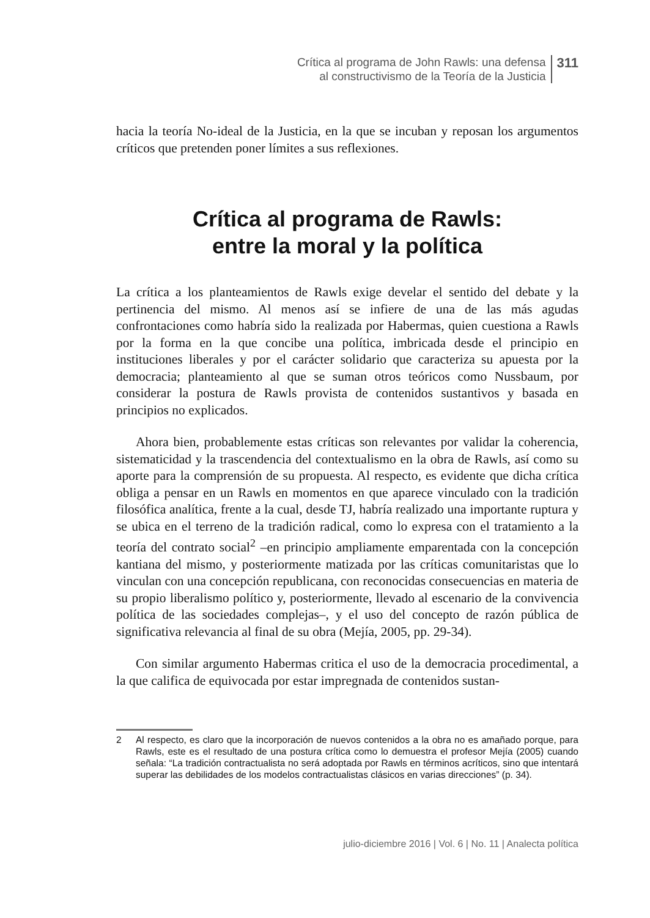Crítica al programa de John Rawls: una defensa
al constructivismo de la Teoría de la Justicia
311
hacia la teoría No-ideal de la Justicia, en la que se incuban y reposan los argumentos críticos que pretenden poner límites a sus reflexiones.
Crítica al programa de Rawls:
entre la moral y la política
La crítica a los planteamientos de Rawls exige develar el sentido del debate y la pertinencia del mismo. Al menos así se infiere de una de las más agudas confrontaciones como habría sido la realizada por Habermas, quien cuestiona a Rawls por la forma en la que concibe una política, imbricada desde el principio en instituciones liberales y por el carácter solidario que caracteriza su apuesta por la democracia; planteamiento al que se suman otros teóricos como Nussbaum, por considerar la postura de Rawls provista de contenidos sustantivos y basada en principios no explicados.
Ahora bien, probablemente estas críticas son relevantes por validar la coherencia, sistematicidad y la trascendencia del contextualismo en la obra de Rawls, así como su aporte para la comprensión de su propuesta. Al respecto, es evidente que dicha crítica obliga a pensar en un Rawls en momentos en que aparece vinculado con la tradición filosófica analítica, frente a la cual, desde TJ, habría realizado una importante ruptura y se ubica en el terreno de la tradición radical, como lo expresa con el tratamiento a la teoría del contrato social<sup>2</sup> –en principio ampliamente emparentada con la concepción kantiana del mismo, y posteriormente matizada por las críticas comunitaristas que lo vinculan con una concepción republicana, con reconocidas consecuencias en materia de su propio liberalismo político y, posteriormente, llevado al escenario de la convivencia política de las sociedades complejas–, y el uso del concepto de razón pública de significativa relevancia al final de su obra (Mejía, 2005, pp. 29-34).
Con similar argumento Habermas critica el uso de la democracia procedimental, a la que califica de equivocada por estar impregnada de contenidos sustan-
2 Al respecto, es claro que la incorporación de nuevos contenidos a la obra no es amañado porque, para Rawls, este es el resultado de una postura crítica como lo demuestra el profesor Mejía (2005) cuando señala: “La tradición contractualista no será adoptada por Rawls en términos acríticos, sino que intentará superar las debilidades de los modelos contractualistas clásicos en varias direcciones” (p. 34).
julio-diciembre 2016 | Vol. 6 | No. 11 | Analecta política